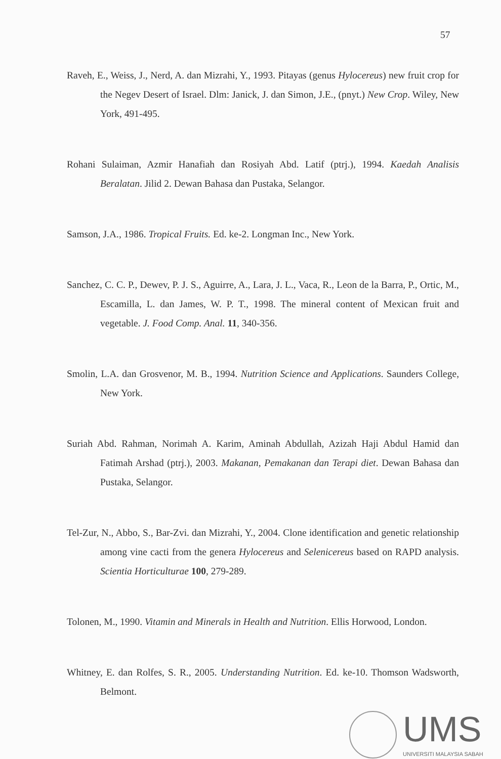57
Raveh, E., Weiss, J., Nerd, A. dan Mizrahi, Y., 1993. Pitayas (genus Hylocereus) new fruit crop for the Negev Desert of Israel. Dlm: Janick, J. dan Simon, J.E., (pnyt.) New Crop. Wiley, New York, 491-495.
Rohani Sulaiman, Azmir Hanafiah dan Rosiyah Abd. Latif (ptrj.), 1994. Kaedah Analisis Beralatan. Jilid 2. Dewan Bahasa dan Pustaka, Selangor.
Samson, J.A., 1986. Tropical Fruits. Ed. ke-2. Longman Inc., New York.
Sanchez, C. C. P., Dewev, P. J. S., Aguirre, A., Lara, J. L., Vaca, R., Leon de la Barra, P., Ortic, M., Escamilla, L. dan James, W. P. T., 1998. The mineral content of Mexican fruit and vegetable. J. Food Comp. Anal. 11, 340-356.
Smolin, L.A. dan Grosvenor, M. B., 1994. Nutrition Science and Applications. Saunders College, New York.
Suriah Abd. Rahman, Norimah A. Karim, Aminah Abdullah, Azizah Haji Abdul Hamid dan Fatimah Arshad (ptrj.), 2003. Makanan, Pemakanan dan Terapi diet. Dewan Bahasa dan Pustaka, Selangor.
Tel-Zur, N., Abbo, S., Bar-Zvi. dan Mizrahi, Y., 2004. Clone identification and genetic relationship among vine cacti from the genera Hylocereus and Selenicereus based on RAPD analysis. Scientia Horticulturae 100, 279-289.
Tolonen, M., 1990. Vitamin and Minerals in Health and Nutrition. Ellis Horwood, London.
Whitney, E. dan Rolfes, S. R., 2005. Understanding Nutrition. Ed. ke-10. Thomson Wadsworth, Belmont.
UMS
UNIVERSITI MALAYSIA SABAH